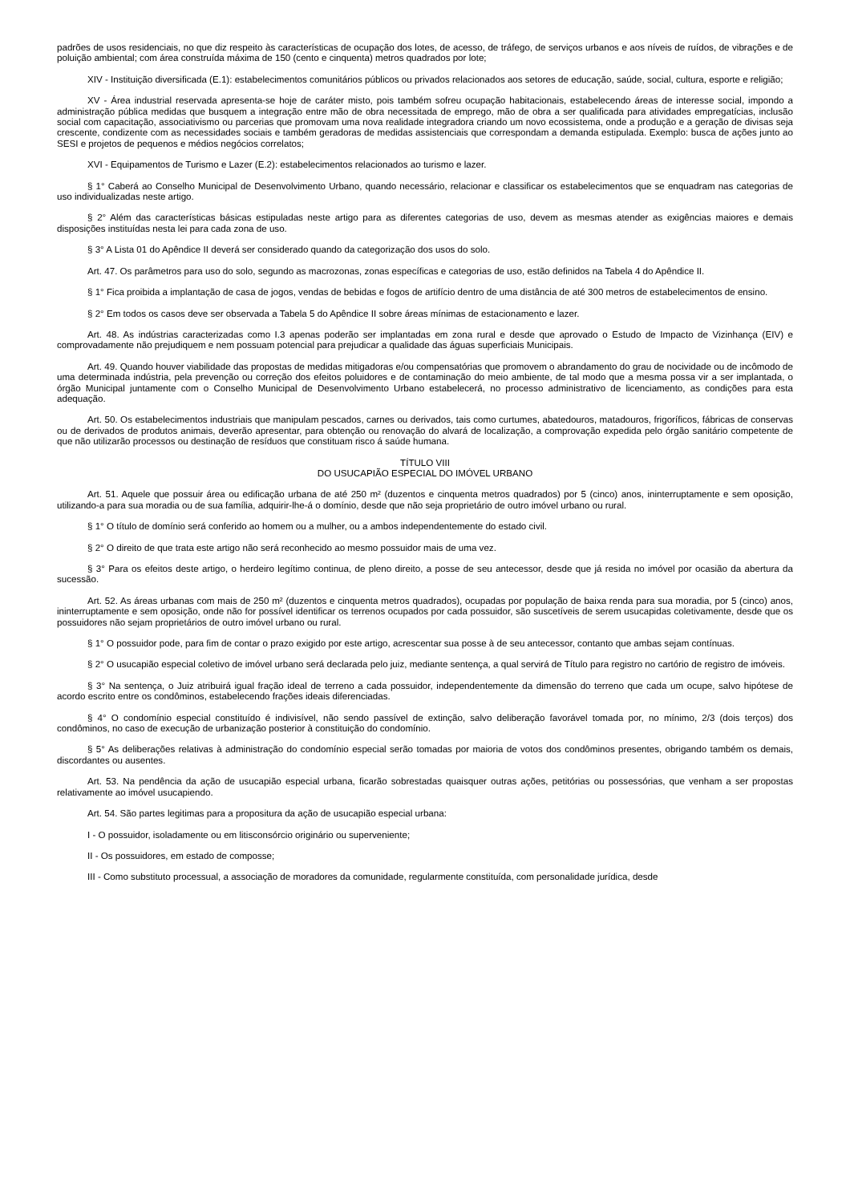padrões de usos residenciais, no que diz respeito às características de ocupação dos lotes, de acesso, de tráfego, de serviços urbanos e aos níveis de ruídos, de vibrações e de poluição ambiental; com área construída máxima de 150 (cento e cinquenta) metros quadrados por lote;
XIV - Instituição diversificada (E.1): estabelecimentos comunitários públicos ou privados relacionados aos setores de educação, saúde, social, cultura, esporte e religião;
XV - Área industrial reservada apresenta-se hoje de caráter misto, pois também sofreu ocupação habitacionais, estabelecendo áreas de interesse social, impondo a administração pública medidas que busquem a integração entre mão de obra necessitada de emprego, mão de obra a ser qualificada para atividades empregatícias, inclusão social com capacitação, associativismo ou parcerias que promovam uma nova realidade integradora criando um novo ecossistema, onde a produção e a geração de divisas seja crescente, condizente com as necessidades sociais e também geradoras de medidas assistenciais que correspondam a demanda estipulada. Exemplo: busca de ações junto ao SESI e projetos de pequenos e médios negócios correlatos;
XVI - Equipamentos de Turismo e Lazer (E.2): estabelecimentos relacionados ao turismo e lazer.
§ 1° Caberá ao Conselho Municipal de Desenvolvimento Urbano, quando necessário, relacionar e classificar os estabelecimentos que se enquadram nas categorias de uso individualizadas neste artigo.
§ 2° Além das características básicas estipuladas neste artigo para as diferentes categorias de uso, devem as mesmas atender as exigências maiores e demais disposições instituídas nesta lei para cada zona de uso.
§ 3° A Lista 01 do Apêndice II deverá ser considerado quando da categorização dos usos do solo.
Art. 47. Os parâmetros para uso do solo, segundo as macrozonas, zonas específicas e categorias de uso, estão definidos na Tabela 4 do Apêndice II.
§ 1° Fica proibida a implantação de casa de jogos, vendas de bebidas e fogos de artifício dentro de uma distância de até 300 metros de estabelecimentos de ensino.
§ 2° Em todos os casos deve ser observada a Tabela 5 do Apêndice II sobre áreas mínimas de estacionamento e lazer.
Art. 48. As indústrias caracterizadas como I.3 apenas poderão ser implantadas em zona rural e desde que aprovado o Estudo de Impacto de Vizinhança (EIV) e comprovadamente não prejudiquem e nem possuam potencial para prejudicar a qualidade das águas superficiais Municipais.
Art. 49. Quando houver viabilidade das propostas de medidas mitigadoras e/ou compensatórias que promovem o abrandamento do grau de nocividade ou de incômodo de uma determinada indústria, pela prevenção ou correção dos efeitos poluidores e de contaminação do meio ambiente, de tal modo que a mesma possa vir a ser implantada, o órgão Municipal juntamente com o Conselho Municipal de Desenvolvimento Urbano estabelecerá, no processo administrativo de licenciamento, as condições para esta adequação.
Art. 50. Os estabelecimentos industriais que manipulam pescados, carnes ou derivados, tais como curtumes, abatedouros, matadouros, frigoríficos, fábricas de conservas ou de derivados de produtos animais, deverão apresentar, para obtenção ou renovação do alvará de localização, a comprovação expedida pelo órgão sanitário competente de que não utilizarão processos ou destinação de resíduos que constituam risco á saúde humana.
TÍTULO VIII
DO USUCAPIÃO ESPECIAL DO IMÓVEL URBANO
Art. 51. Aquele que possuir área ou edificação urbana de até 250 m² (duzentos e cinquenta metros quadrados) por 5 (cinco) anos, ininterruptamente e sem oposição, utilizando-a para sua moradia ou de sua família, adquirir-lhe-á o domínio, desde que não seja proprietário de outro imóvel urbano ou rural.
§ 1° O título de domínio será conferido ao homem ou a mulher, ou a ambos independentemente do estado civil.
§ 2° O direito de que trata este artigo não será reconhecido ao mesmo possuidor mais de uma vez.
§ 3° Para os efeitos deste artigo, o herdeiro legítimo continua, de pleno direito, a posse de seu antecessor, desde que já resida no imóvel por ocasião da abertura da sucessão.
Art. 52. As áreas urbanas com mais de 250 m² (duzentos e cinquenta metros quadrados), ocupadas por população de baixa renda para sua moradia, por 5 (cinco) anos, ininterruptamente e sem oposição, onde não for possível identificar os terrenos ocupados por cada possuidor, são suscetíveis de serem usucapidas coletivamente, desde que os possuidores não sejam proprietários de outro imóvel urbano ou rural.
§ 1° O possuidor pode, para fim de contar o prazo exigido por este artigo, acrescentar sua posse à de seu antecessor, contanto que ambas sejam contínuas.
§ 2° O usucapião especial coletivo de imóvel urbano será declarada pelo juiz, mediante sentença, a qual servirá de Título para registro no cartório de registro de imóveis.
§ 3° Na sentença, o Juiz atribuirá igual fração ideal de terreno a cada possuidor, independentemente da dimensão do terreno que cada um ocupe, salvo hipótese de acordo escrito entre os condôminos, estabelecendo frações ideais diferenciadas.
§ 4° O condomínio especial constituído é indivisível, não sendo passível de extinção, salvo deliberação favorável tomada por, no mínimo, 2/3 (dois terços) dos condôminos, no caso de execução de urbanização posterior à constituição do condomínio.
§ 5° As deliberações relativas à administração do condomínio especial serão tomadas por maioria de votos dos condôminos presentes, obrigando também os demais, discordantes ou ausentes.
Art. 53. Na pendência da ação de usucapião especial urbana, ficarão sobrestadas quaisquer outras ações, petitórias ou possessórias, que venham a ser propostas relativamente ao imóvel usucapiendo.
Art. 54. São partes legitimas para a propositura da ação de usucapião especial urbana:
I - O possuidor, isoladamente ou em litisconsórcio originário ou superveniente;
II - Os possuidores, em estado de composse;
III - Como substituto processual, a associação de moradores da comunidade, regularmente constituída, com personalidade jurídica, desde